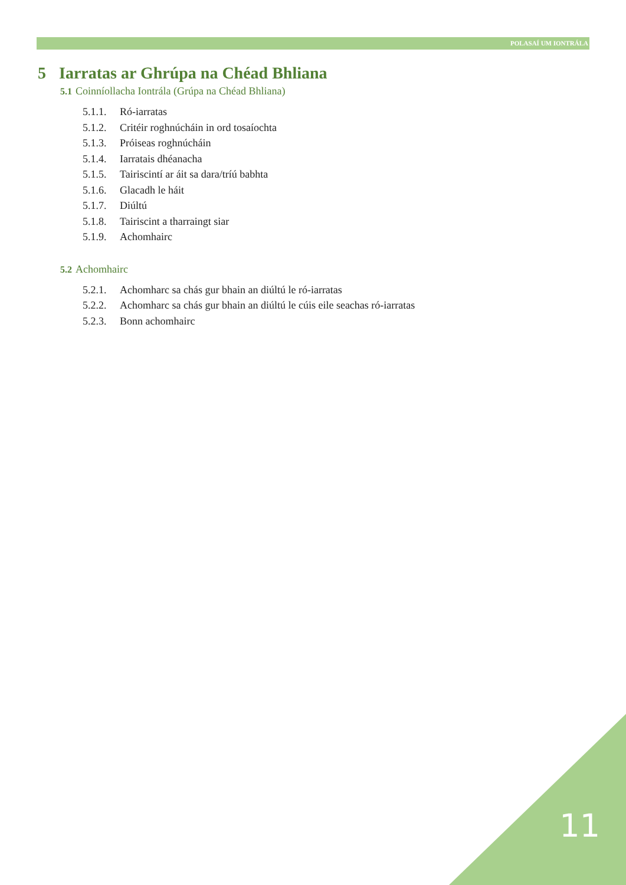POLASAÍ UM IONTRÁLA
5 Iarratas ar Ghrúpa na Chéad Bhliana
5.1 Coinníollacha Iontrála (Grúpa na Chéad Bhliana)
5.1.1. Ró-iarratas
5.1.2. Critéir roghnúcháin in ord tosaíochta
5.1.3. Próiseas roghnúcháin
5.1.4. Iarratais dhéanacha
5.1.5. Tairiscintí ar áit sa dara/tríú babhta
5.1.6. Glacadh le háit
5.1.7. Diúltú
5.1.8. Tairiscint a tharraingt siar
5.1.9. Achomhairc
5.2 Achomhairc
5.2.1. Achomharc sa chás gur bhain an diúltú le ró-iarratas
5.2.2. Achomharc sa chás gur bhain an diúltú le cúis eile seachas ró-iarratas
5.2.3. Bonn achomhairc
11